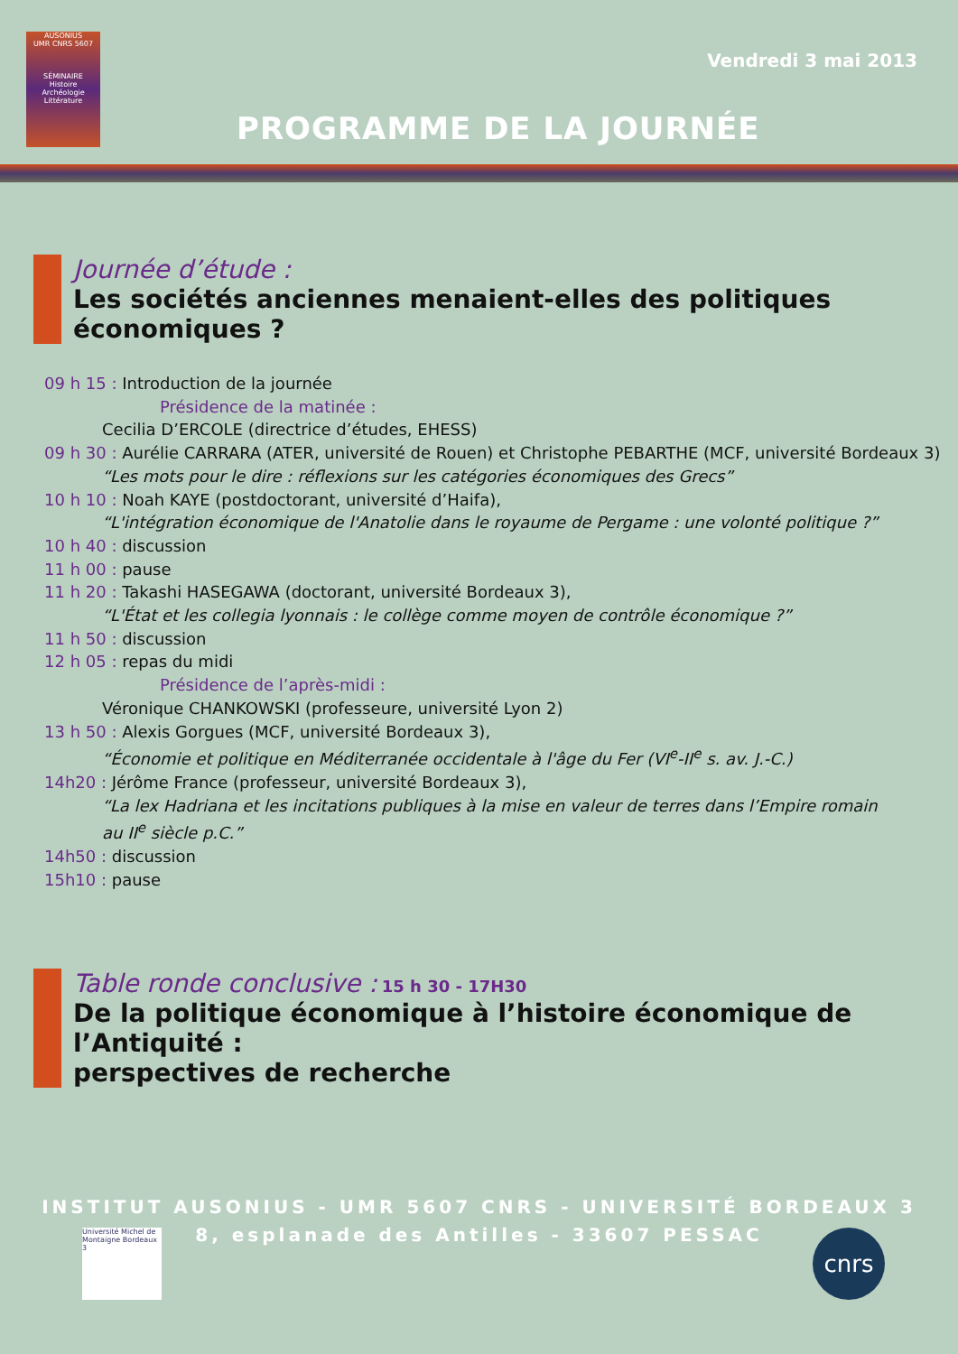AUSONIUS
UMR CNRS 5607
SÉMINAIRE
Histoire
Archéologie
Littérature
Vendredi 3 mai 2013
PROGRAMME DE LA JOURNÉE
Journée d’étude :
Les sociétés anciennes menaient-elles des politiques économiques ?
09 h 15 : Introduction de la journée
Présidence de la matinée :
Cecilia D’ERCOLE (directrice d’études, EHESS)
09 h 30 : Aurélie CARRARA (ATER, université de Rouen) et Christophe PEBARTHE (MCF, université Bordeaux 3)
“Les mots pour le dire : réflexions sur les catégories économiques des Grecs”
10 h 10 : Noah KAYE (postdoctorant, université d’Haifa),
“L'intégration économique de l'Anatolie dans le royaume de Pergame : une volonté politique ?”
10 h 40 : discussion
11 h 00 : pause
11 h 20 : Takashi HASEGAWA (doctorant, université Bordeaux 3),
“L'État et les collegia lyonnais : le collège comme moyen de contrôle économique ?”
11 h 50 : discussion
12 h 05 : repas du midi
Présidence de l’après-midi :
Véronique CHANKOWSKI (professeure, université Lyon 2)
13 h 50 : Alexis Gorgues (MCF, université Bordeaux 3),
“Économie et politique en Méditerranée occidentale à l'âge du Fer (VI<sup>e</sup>-II<sup>e</sup> s. av. J.-C.)
14h20 : Jérôme France (professeur, université Bordeaux 3),
“La lex Hadriana et les incitations publiques à la mise en valeur de terres dans l’Empire romain
au II<sup>e</sup> siècle p.C.”
14h50 : discussion
15h10 : pause
Table ronde conclusive : 15 h 30 - 17H30
De la politique économique à l’histoire économique de l’Antiquité :
perspectives de recherche
INSTITUT AUSONIUS - UMR 5607 CNRS - UNIVERSITÉ BORDEAUX 3
8, esplanade des Antilles - 33607 PESSAC
Université Michel de Montaigne Bordeaux 3
cnrs